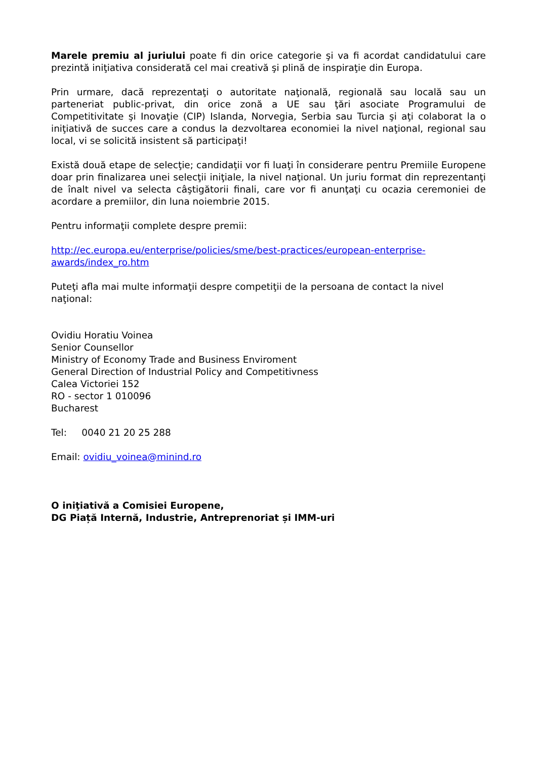Marele premiu al juriului poate fi din orice categorie şi va fi acordat candidatului care prezintă iniţiativa considerată cel mai creativă şi plină de inspiraţie din Europa.
Prin urmare, dacă reprezentaţi o autoritate naţională, regională sau locală sau un parteneriat public-privat, din orice zonă a UE sau ţări asociate Programului de Competitivitate şi Inovaţie (CIP) Islanda, Norvegia, Serbia sau Turcia şi aţi colaborat la o iniţiativă de succes care a condus la dezvoltarea economiei la nivel naţional, regional sau local, vi se solicită insistent să participaţi!
Există două etape de selecţie; candidaţii vor fi luaţi în considerare pentru Premiile Europene doar prin finalizarea unei selecţii iniţiale, la nivel naţional. Un juriu format din reprezentanţi de înalt nivel va selecta câştigătorii finali, care vor fi anunţaţi cu ocazia ceremoniei de acordare a premiilor, din luna noiembrie 2015.
Pentru informaţii complete despre premii:
http://ec.europa.eu/enterprise/policies/sme/best-practices/european-enterprise-
awards/index_ro.htm
Puteţi afla mai multe informaţii despre competiţii de la persoana de contact la nivel naţional:
Ovidiu Horatiu Voinea
Senior Counsellor
Ministry of Economy Trade and Business Enviroment
General Direction of Industrial Policy and Competitivness
Calea Victoriei 152
RO - sector 1 010096
Bucharest
Tel: 0040 21 20 25 288
Email: ovidiu_voinea@minind.ro
O iniţiativă a Comisiei Europene,
DG Piață Internă, Industrie, Antreprenoriat și IMM-uri